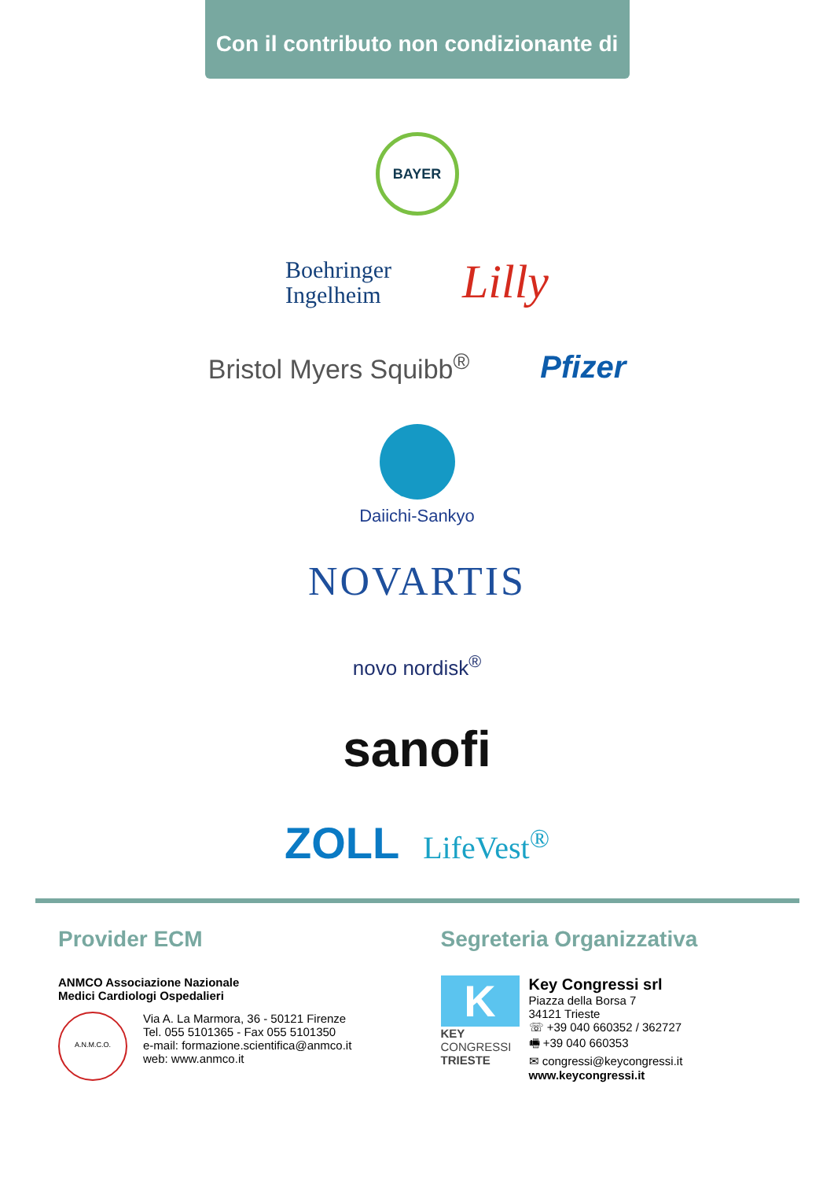Con il contributo non condizionante di
BAYER
Boehringer
Ingelheim
Lilly
Bristol Myers Squibb<sup>®</sup>
Pfizer
Daiichi-Sankyo
NOVARTIS
novo nordisk<sup>®</sup>
sanofi
ZOLL LifeVest<sup>®</sup>
Provider ECM
ANMCO Associazione Nazionale
Medici Cardiologi Ospedalieri
A.N.M.C.O.
Via A. La Marmora, 36 - 50121 Firenze
Tel. 055 5101365 - Fax 055 5101350
e-mail: formazione.scientifica@anmco.it
web: www.anmco.it
Segreteria Organizzativa
K
KEY
CONGRESSI
TRIESTE
Key Congressi srl
Piazza della Borsa 7
34121 Trieste
☏ +39 040 660352 / 362727
🖷 +39 040 660353
✉ congressi@keycongressi.it
www.keycongressi.it